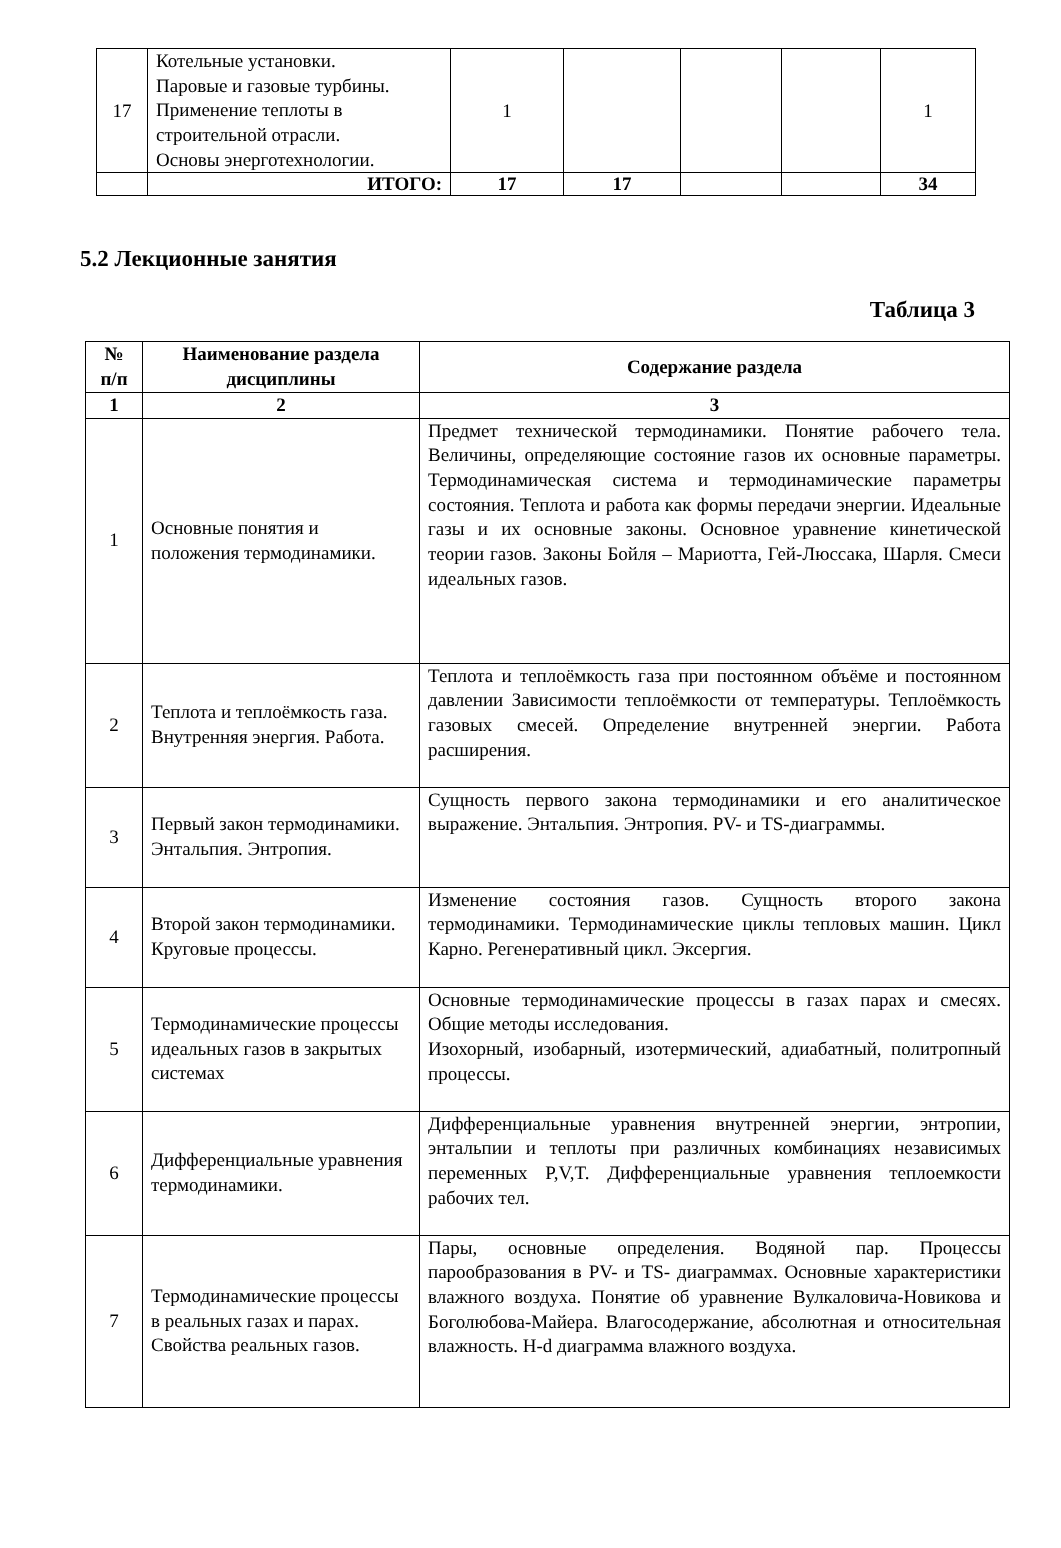| 17 | Котельные установки. Паровые и газовые турбины. Применение теплоты в строительной отрасли. Основы энерготехнологии. | 1 | | | | 1 |
| | ИТОГО: | 17 | 17 | | | 34 |
5.2 Лекционные занятия
Таблица 3
| № п/п | Наименование раздела дисциплины | Содержание раздела |
| --- | --- | --- |
| 1 | 2 | 3 |
| 1 | Основные понятия и положения термодинамики. | Предмет технической термодинамики. Понятие рабочего тела. Величины, определяющие состояние газов их основные параметры. Термодинамическая система и термодинамические параметры состояния. Теплота и работа как формы передачи энергии. Идеальные газы и их основные законы. Основное уравнение кинетической теории газов. Законы Бойля – Мариотта, Гей-Люссака, Шарля. Смеси идеальных газов. |
| 2 | Теплота и теплоёмкость газа. Внутренняя энергия. Работа. | Теплота и теплоёмкость газа при постоянном объёме и постоянном давлении Зависимости теплоёмкости от температуры. Теплоёмкость газовых смесей. Определение внутренней энергии. Работа расширения. |
| 3 | Первый закон термодинамики. Энтальпия. Энтропия. | Сущность первого закона термодинамики и его аналитическое выражение. Энтальпия. Энтропия. PV- и TS-диаграммы. |
| 4 | Второй закон термодинамики. Круговые процессы. | Изменение состояния газов. Сущность второго закона термодинамики. Термодинамические циклы тепловых машин. Цикл Карно. Регенеративный цикл. Эксергия. |
| 5 | Термодинамические процессы идеальных газов в закрытых системах | Основные термодинамические процессы в газах парах и смесях. Общие методы исследования. Изохорный, изобарный, изотермический, адиабатный, политропный процессы. |
| 6 | Дифференциальные уравнения термодинамики. | Дифференциальные уравнения внутренней энергии, энтропии, энтальпии и теплоты при различных комбинациях независимых переменных P,V,T. Дифференциальные уравнения теплоемкости рабочих тел. |
| 7 | Термодинамические процессы в реальных газах и парах. Свойства реальных газов. | Пары, основные определения. Водяной пар. Процессы парообразования в PV- и TS- диаграммах. Основные характеристики влажного воздуха. Понятие об уравнение Вулкаловича-Новикова и Боголюбова-Майера. Влагосодержание, абсолютная и относительная влажность. H-d диаграмма влажного воздуха. |